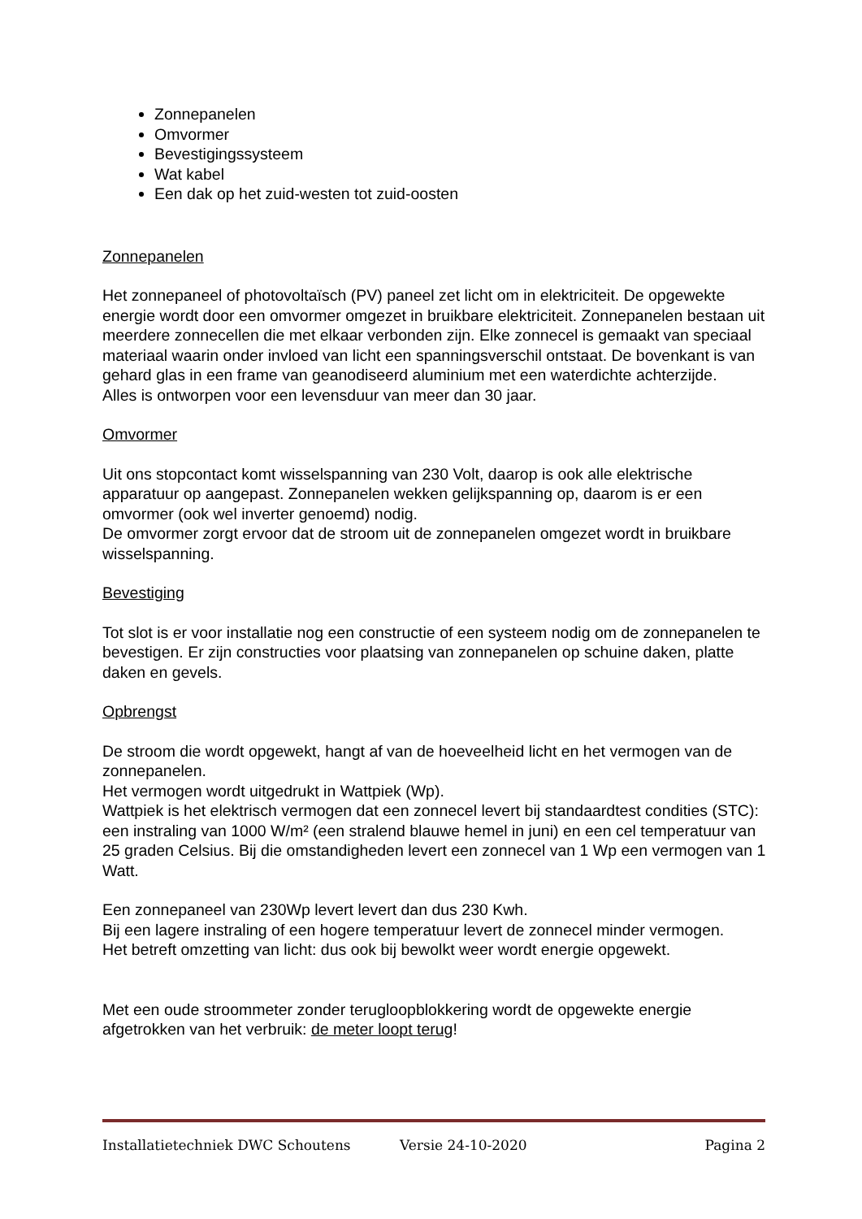Zonnepanelen
Omvormer
Bevestigingssysteem
Wat kabel
Een dak op het zuid-westen tot zuid-oosten
Zonnepanelen
Het zonnepaneel of photovoltaïsch (PV) paneel zet licht om in elektriciteit. De opgewekte energie wordt door een omvormer omgezet in bruikbare elektriciteit. Zonnepanelen bestaan uit meerdere zonnecellen die met elkaar verbonden zijn. Elke zonnecel is gemaakt van speciaal materiaal waarin onder invloed van licht een spanningsverschil ontstaat. De bovenkant is van gehard glas in een frame van geanodiseerd aluminium met een waterdichte achterzijde.
Alles is ontworpen voor een levensduur van meer dan 30 jaar.
Omvormer
Uit ons stopcontact komt wisselspanning van 230 Volt, daarop is ook alle elektrische apparatuur op aangepast. Zonnepanelen wekken gelijkspanning op, daarom is er een omvormer (ook wel inverter genoemd) nodig.
De omvormer zorgt ervoor dat de stroom uit de zonnepanelen omgezet wordt in bruikbare wisselspanning.
Bevestiging
Tot slot is er voor installatie nog een constructie of een systeem nodig om de zonnepanelen te bevestigen. Er zijn constructies voor plaatsing van zonnepanelen op schuine daken, platte daken en gevels.
Opbrengst
De stroom die wordt opgewekt, hangt af van de hoeveelheid licht en het vermogen van de zonnepanelen.
Het vermogen wordt uitgedrukt in Wattpiek (Wp).
Wattpiek is het elektrisch vermogen dat een zonnecel levert bij standaardtest condities (STC): een instraling van 1000 W/m² (een stralend blauwe hemel in juni) en een cel temperatuur van 25 graden Celsius. Bij die omstandigheden levert een zonnecel van 1 Wp een vermogen van 1 Watt.
Een zonnepaneel van 230Wp levert levert dan dus 230 Kwh.
Bij een lagere instraling of een hogere temperatuur levert de zonnecel minder vermogen.
Het betreft omzetting van licht: dus ook bij bewolkt weer wordt energie opgewekt.
Met een oude stroommeter zonder terugloopblokkering wordt de opgewekte energie afgetrokken van het verbruik: de meter loopt terug!
Installatietechniek DWC Schoutens Versie 24-10-2020 Pagina 2